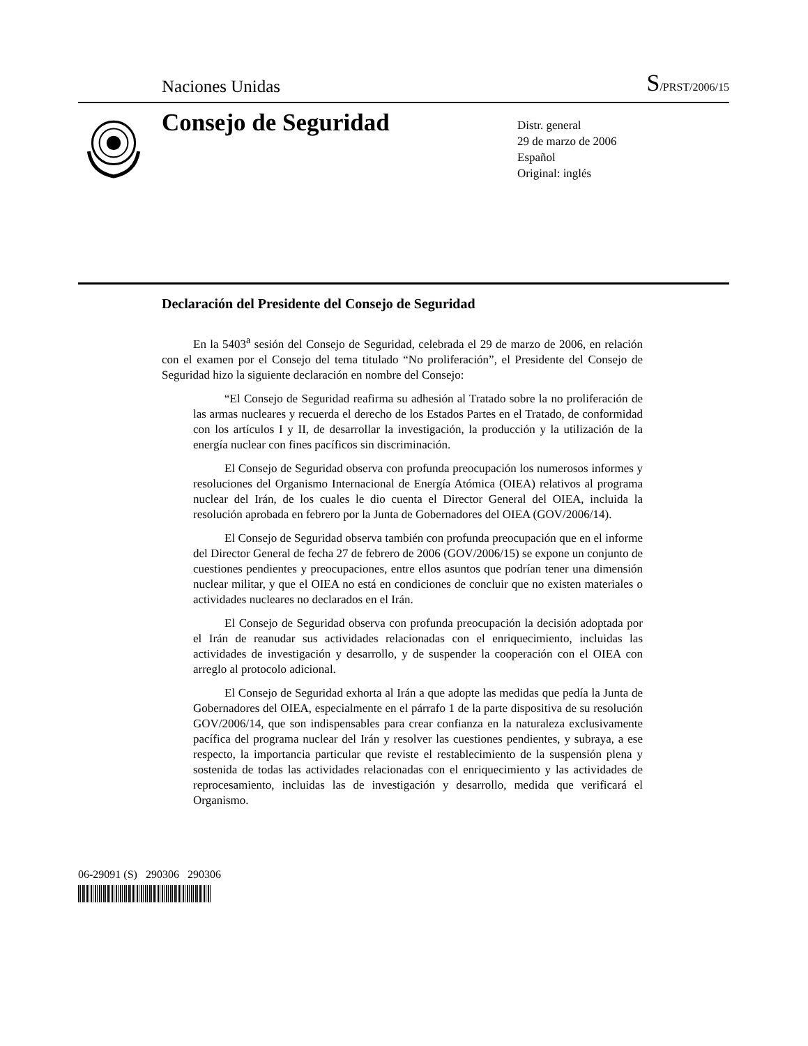Naciones Unidas
S/PRST/2006/15
Consejo de Seguridad
Distr. general
29 de marzo de 2006
Español
Original: inglés
Declaración del Presidente del Consejo de Seguridad
En la 5403<sup>a</sup> sesión del Consejo de Seguridad, celebrada el 29 de marzo de 2006, en relación con el examen por el Consejo del tema titulado “No proliferación”, el Presidente del Consejo de Seguridad hizo la siguiente declaración en nombre del Consejo:
“El Consejo de Seguridad reafirma su adhesión al Tratado sobre la no proliferación de las armas nucleares y recuerda el derecho de los Estados Partes en el Tratado, de conformidad con los artículos I y II, de desarrollar la investigación, la producción y la utilización de la energía nuclear con fines pacíficos sin discriminación.
El Consejo de Seguridad observa con profunda preocupación los numerosos informes y resoluciones del Organismo Internacional de Energía Atómica (OIEA) relativos al programa nuclear del Irán, de los cuales le dio cuenta el Director General del OIEA, incluida la resolución aprobada en febrero por la Junta de Gobernadores del OIEA (GOV/2006/14).
El Consejo de Seguridad observa también con profunda preocupación que en el informe del Director General de fecha 27 de febrero de 2006 (GOV/2006/15) se expone un conjunto de cuestiones pendientes y preocupaciones, entre ellos asuntos que podrían tener una dimensión nuclear militar, y que el OIEA no está en condiciones de concluir que no existen materiales o actividades nucleares no declarados en el Irán.
El Consejo de Seguridad observa con profunda preocupación la decisión adoptada por el Irán de reanudar sus actividades relacionadas con el enriquecimiento, incluidas las actividades de investigación y desarrollo, y de suspender la cooperación con el OIEA con arreglo al protocolo adicional.
El Consejo de Seguridad exhorta al Irán a que adopte las medidas que pedía la Junta de Gobernadores del OIEA, especialmente en el párrafo 1 de la parte dispositiva de su resolución GOV/2006/14, que son indispensables para crear confianza en la naturaleza exclusivamente pacífica del programa nuclear del Irán y resolver las cuestiones pendientes, y subraya, a ese respecto, la importancia particular que reviste el restablecimiento de la suspensión plena y sostenida de todas las actividades relacionadas con el enriquecimiento y las actividades de reprocesamiento, incluidas las de investigación y desarrollo, medida que verificará el Organismo.
06-29091 (S) 290306 290306